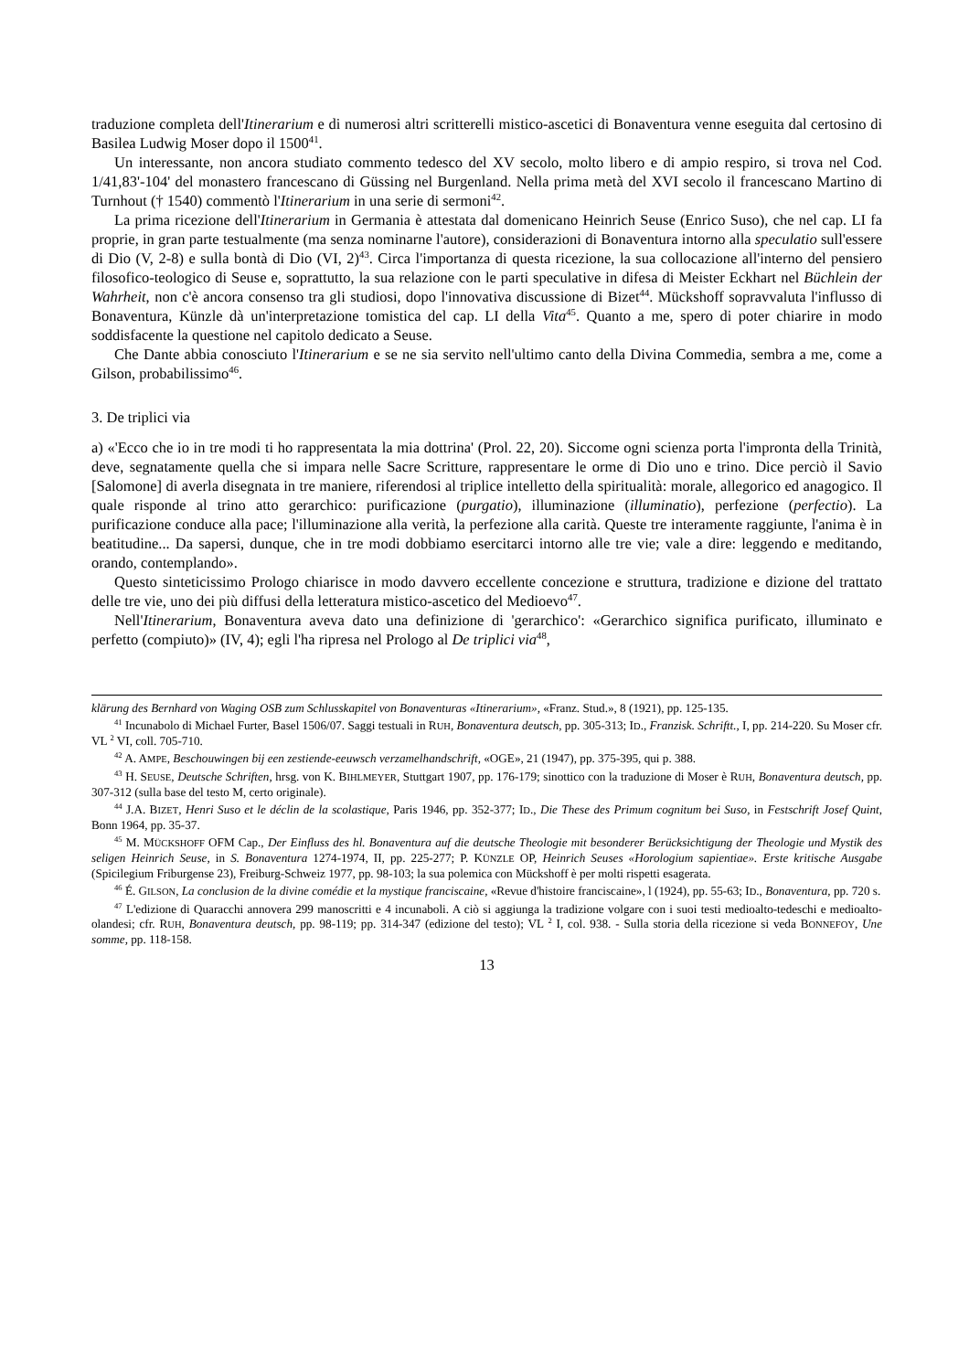traduzione completa dell'Itinerarium e di numerosi altri scritterelli mistico-ascetici di Bonaventura venne eseguita dal certosino di Basilea Ludwig Moser dopo il 1500<sup>41</sup>.
Un interessante, non ancora studiato commento tedesco del XV secolo, molto libero e di ampio respiro, si trova nel Cod. 1/41,83'-104' del monastero francescano di Güssing nel Burgenland. Nella prima metà del XVI secolo il francescano Martino di Turnhout († 1540) commentò l'Itinerarium in una serie di sermoni<sup>42</sup>.
La prima ricezione dell'Itinerarium in Germania è attestata dal domenicano Heinrich Seuse (Enrico Suso), che nel cap. LI fa proprie, in gran parte testualmente (ma senza nominarne l'autore), considerazioni di Bonaventura intorno alla speculatio sull'essere di Dio (V, 2-8) e sulla bontà di Dio (VI, 2)<sup>43</sup>. Circa l'importanza di questa ricezione, la sua collocazione all'interno del pensiero filosofico-teologico di Seuse e, soprattutto, la sua relazione con le parti speculative in difesa di Meister Eckhart nel Büchlein der Wahrheit, non c'è ancora consenso tra gli studiosi, dopo l'innovativa discussione di Bizet<sup>44</sup>. Mückshoff sopravvaluta l'influsso di Bonaventura, Künzle dà un'interpretazione tomistica del cap. LI della Vita<sup>45</sup>. Quanto a me, spero di poter chiarire in modo soddisfacente la questione nel capitolo dedicato a Seuse.
Che Dante abbia conosciuto l'Itinerarium e se ne sia servito nell'ultimo canto della Divina Commedia, sembra a me, come a Gilson, probabilissimo<sup>46</sup>.
3. De triplici via
a) «'Ecco che io in tre modi ti ho rappresentata la mia dottrina' (Prol. 22, 20). Siccome ogni scienza porta l'impronta della Trinità, deve, segnatamente quella che si impara nelle Sacre Scritture, rappresentare le orme di Dio uno e trino. Dice perciò il Savio [Salomone] di averla disegnata in tre maniere, riferendosi al triplice intelletto della spiritualità: morale, allegorico ed anagogico. Il quale risponde al trino atto gerarchico: purificazione (purgatio), illuminazione (illuminatio), perfezione (perfectio). La purificazione conduce alla pace; l'illuminazione alla verità, la perfezione alla carità. Queste tre interamente raggiunte, l'anima è in beatitudine... Da sapersi, dunque, che in tre modi dobbiamo esercitarci intorno alle tre vie; vale a dire: leggendo e meditando, orando, contemplando».
Questo sinteticissimo Prologo chiarisce in modo davvero eccellente concezione e struttura, tradizione e dizione del trattato delle tre vie, uno dei più diffusi della letteratura mistico-ascetico del Medioevo<sup>47</sup>.
Nell'Itinerarium, Bonaventura aveva dato una definizione di 'gerarchico': «Gerarchico significa purificato, illuminato e perfetto (compiuto)» (IV, 4); egli l'ha ripresa nel Prologo al De triplici via<sup>48</sup>,
klärung des Bernhard von Waging OSB zum Schlusskapitel von Bonaventuras «Itinerarium», «Franz. Stud.», 8 (1921), pp. 125-135.
<sup>41</sup> Incunabolo di Michael Furter, Basel 1506/07. Saggi testuali in RUH, Bonaventura deutsch, pp. 305-313; ID., Franzisk. Schriftt., I, pp. 214-220. Su Moser cfr. VL <sup>2</sup> VI, coll. 705-710.
<sup>42</sup> A. AMPE, Beschouwingen bij een zestiende-eeuwsch verzamelhandschrift, «OGE», 21 (1947), pp. 375-395, qui p. 388.
<sup>43</sup> H. SEUSE, Deutsche Schriften, hrsg. von K. BIHLMEYER, Stuttgart 1907, pp. 176-179; sinottico con la traduzione di Moser è RUH, Bonaventura deutsch, pp. 307-312 (sulla base del testo M, certo originale).
<sup>44</sup> J.A. BIZET, Henri Suso et le déclin de la scolastique, Paris 1946, pp. 352-377; ID., Die These des Primum cognitum bei Suso, in Festschrift Josef Quint, Bonn 1964, pp. 35-37.
<sup>45</sup> M. MÜCKSHOFF OFM Cap., Der Einfluss des hl. Bonaventura auf die deutsche Theologie mit besonderer Berücksichtigung der Theologie und Mystik des seligen Heinrich Seuse, in S. Bonaventura 1274-1974, II, pp. 225-277; P. KÜNZLE OP, Heinrich Seuses «Horologium sapientiae». Erste kritische Ausgabe (Spicilegium Friburgense 23), Freiburg-Schweiz 1977, pp. 98-103; la sua polemica con Mückshoff è per molti rispetti esagerata.
<sup>46</sup> É. GILSON, La conclusion de la divine comédie et la mystique franciscaine, «Revue d'histoire franciscaine», l (1924), pp. 55-63; ID., Bonaventura, pp. 720 s.
<sup>47</sup> L'edizione di Quaracchi annovera 299 manoscritti e 4 incunaboli. A ciò si aggiunga la tradizione volgare con i suoi testi medioalto-tedeschi e medioalto-olandesi; cfr. RUH, Bonaventura deutsch, pp. 98-119; pp. 314-347 (edizione del testo); VL <sup>2</sup> I, col. 938. - Sulla storia della ricezione si veda BONNEFOY, Une somme, pp. 118-158.
13